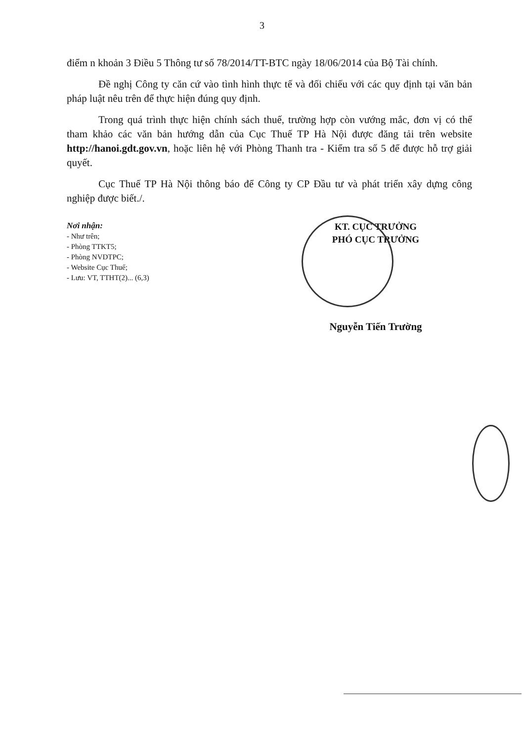3
điểm n khoản 3 Điều 5 Thông tư số 78/2014/TT-BTC ngày 18/06/2014 của Bộ Tài chính.
Đề nghị Công ty căn cứ vào tình hình thực tế và đối chiếu với các quy định tại văn bản pháp luật nêu trên để thực hiện đúng quy định.
Trong quá trình thực hiện chính sách thuế, trường hợp còn vướng mắc, đơn vị có thể tham khảo các văn bản hướng dẫn của Cục Thuế TP Hà Nội được đăng tải trên website http://hanoi.gdt.gov.vn, hoặc liên hệ với Phòng Thanh tra - Kiểm tra số 5 để được hỗ trợ giải quyết.
Cục Thuế TP Hà Nội thông báo để Công ty CP Đầu tư và phát triển xây dựng công nghiệp được biết./.
Nơi nhận:
- Như trên;
- Phòng TTKT5;
- Phòng NVDTPC;
- Website Cục Thuế;
- Lưu: VT, TTHT(2)... (6,3)
KT. CỤC TRƯỞNG
PHÓ CỤC TRƯỞNG
Nguyễn Tiến Trường